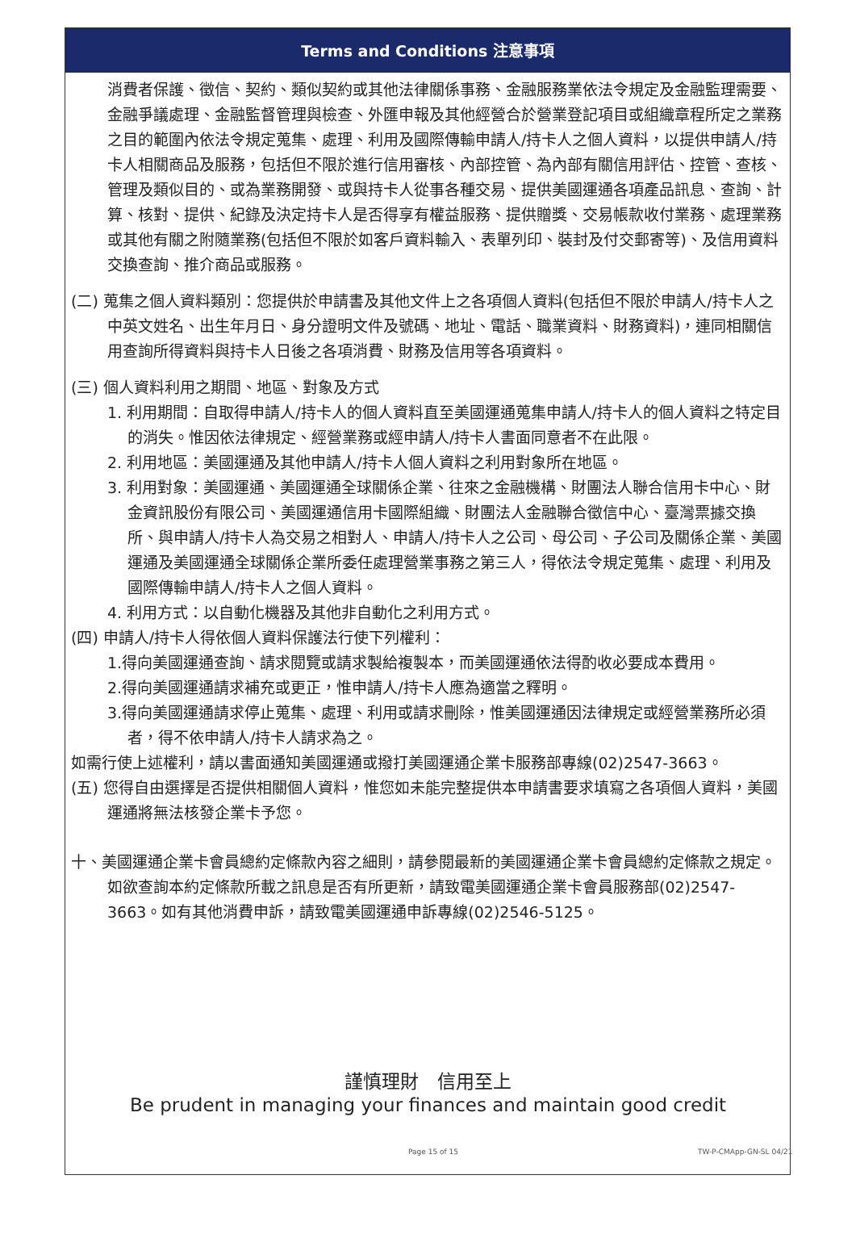Terms and Conditions 注意事項
消費者保護、徵信、契約、類似契約或其他法律關係事務、金融服務業依法令規定及金融監理需要、金融爭議處理、金融監督管理與檢查、外匯申報及其他經營合於營業登記項目或組織章程所定之業務之目的範圍內依法令規定蒐集、處理、利用及國際傳輸申請人/持卡人之個人資料，以提供申請人/持卡人相關商品及服務，包括但不限於進行信用審核、內部控管、為內部有關信用評估、控管、查核、管理及類似目的、或為業務開發、或與持卡人從事各種交易、提供美國運通各項產品訊息、查詢、計算、核對、提供、紀錄及決定持卡人是否得享有權益服務、提供贈獎、交易帳款收付業務、處理業務或其他有關之附隨業務(包括但不限於如客戶資料輸入、表單列印、裝封及付交郵寄等)、及信用資料交換查詢、推介商品或服務。
(二) 蒐集之個人資料類別：您提供於申請書及其他文件上之各項個人資料(包括但不限於申請人/持卡人之中英文姓名、出生年月日、身分證明文件及號碼、地址、電話、職業資料、財務資料)，連同相關信用查詢所得資料與持卡人日後之各項消費、財務及信用等各項資料。
(三) 個人資料利用之期間、地區、對象及方式
1. 利用期間：自取得申請人/持卡人的個人資料直至美國運通蒐集申請人/持卡人的個人資料之特定目的消失。惟因依法律規定、經營業務或經申請人/持卡人書面同意者不在此限。
2. 利用地區：美國運通及其他申請人/持卡人個人資料之利用對象所在地區。
3. 利用對象：美國運通、美國運通全球關係企業、往來之金融機構、財團法人聯合信用卡中心、財金資訊股份有限公司、美國運通信用卡國際組織、財團法人金融聯合徵信中心、臺灣票據交換所、與申請人/持卡人為交易之相對人、申請人/持卡人之公司、母公司、子公司及關係企業、美國運通及美國運通全球關係企業所委任處理營業事務之第三人，得依法令規定蒐集、處理、利用及國際傳輸申請人/持卡人之個人資料。
4. 利用方式：以自動化機器及其他非自動化之利用方式。
(四) 申請人/持卡人得依個人資料保護法行使下列權利：
1.得向美國運通查詢、請求閱覽或請求製給複製本，而美國運通依法得酌收必要成本費用。
2.得向美國運通請求補充或更正，惟申請人/持卡人應為適當之釋明。
3.得向美國運通請求停止蒐集、處理、利用或請求刪除，惟美國運通因法律規定或經營業務所必須者，得不依申請人/持卡人請求為之。
如需行使上述權利，請以書面通知美國運通或撥打美國運通企業卡服務部專線(02)2547-3663。
(五) 您得自由選擇是否提供相關個人資料，惟您如未能完整提供本申請書要求填寫之各項個人資料，美國運通將無法核發企業卡予您。
十、美國運通企業卡會員總約定條款內容之細則，請參閱最新的美國運通企業卡會員總約定條款之規定。如欲查詢本約定條款所載之訊息是否有所更新，請致電美國運通企業卡會員服務部(02)2547-3663。如有其他消費申訴，請致電美國運通申訴專線(02)2546-5125。
謹慎理財　信用至上
Be prudent in managing your finances and maintain good credit
Page 15 of 15 TW-P-CMApp-GN-SL 04/21